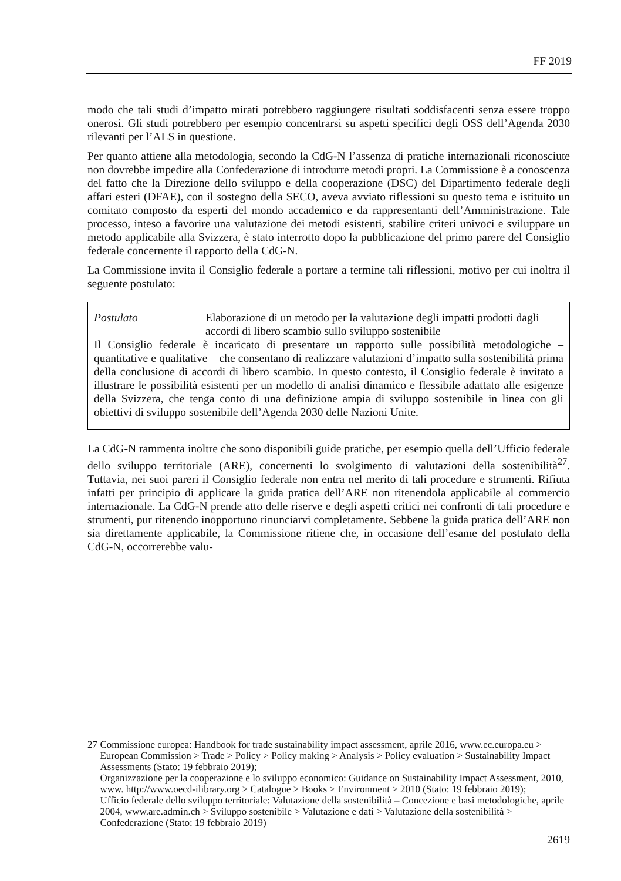FF 2019
modo che tali studi d’impatto mirati potrebbero raggiungere risultati soddisfacenti senza essere troppo onerosi. Gli studi potrebbero per esempio concentrarsi su aspetti specifici degli OSS dell’Agenda 2030 rilevanti per l’ALS in questione.
Per quanto attiene alla metodologia, secondo la CdG-N l’assenza di pratiche internazionali riconosciute non dovrebbe impedire alla Confederazione di introdurre metodi propri. La Commissione è a conoscenza del fatto che la Direzione dello sviluppo e della cooperazione (DSC) del Dipartimento federale degli affari esteri (DFAE), con il sostegno della SECO, aveva avviato riflessioni su questo tema e istituito un comitato composto da esperti del mondo accademico e da rappresentanti dell’Amministrazione. Tale processo, inteso a favorire una valutazione dei metodi esistenti, stabilire criteri univoci e sviluppare un metodo applicabile alla Svizzera, è stato interrotto dopo la pubblicazione del primo parere del Consiglio federale concernente il rapporto della CdG-N.
La Commissione invita il Consiglio federale a portare a termine tali riflessioni, motivo per cui inoltra il seguente postulato:
Postulato Elaborazione di un metodo per la valutazione degli impatti prodotti dagli accordi di libero scambio sullo sviluppo sostenibile
Il Consiglio federale è incaricato di presentare un rapporto sulle possibilità metodologiche – quantitative e qualitative – che consentano di realizzare valutazioni d’impatto sulla sostenibilità prima della conclusione di accordi di libero scambio. In questo contesto, il Consiglio federale è invitato a illustrare le possibilità esistenti per un modello di analisi dinamico e flessibile adattato alle esigenze della Svizzera, che tenga conto di una definizione ampia di sviluppo sostenibile in linea con gli obiettivi di sviluppo sostenibile dell’Agenda 2030 delle Nazioni Unite.
La CdG-N rammenta inoltre che sono disponibili guide pratiche, per esempio quella dell’Ufficio federale dello sviluppo territoriale (ARE), concernenti lo svolgimento di valutazioni della sostenibilità<sup>27</sup>. Tuttavia, nei suoi pareri il Consiglio federale non entra nel merito di tali procedure e strumenti. Rifiuta infatti per principio di applicare la guida pratica dell’ARE non ritenendola applicabile al commercio internazionale. La CdG-N prende atto delle riserve e degli aspetti critici nei confronti di tali procedure e strumenti, pur ritenendo inopportuno rinunciarvi completamente. Sebbene la guida pratica dell’ARE non sia direttamente applicabile, la Commissione ritiene che, in occasione dell’esame del postulato della CdG-N, occorrerebbe valu-
27 Commissione europea: Handbook for trade sustainability impact assessment, aprile 2016, www.ec.europa.eu > European Commission > Trade > Policy > Policy making > Analysis > Policy evaluation > Sustainability Impact Assessments (Stato: 19 febbraio 2019);
Organizzazione per la cooperazione e lo sviluppo economico: Guidance on Sustainability Impact Assessment, 2010, www. http://www.oecd-ilibrary.org > Catalogue > Books > Environment > 2010 (Stato: 19 febbraio 2019);
Ufficio federale dello sviluppo territoriale: Valutazione della sostenibilità – Concezione e basi metodologiche, aprile 2004, www.are.admin.ch > Sviluppo sostenibile > Valutazione e dati > Valutazione della sostenibilità > Confederazione (Stato: 19 febbraio 2019)
2619